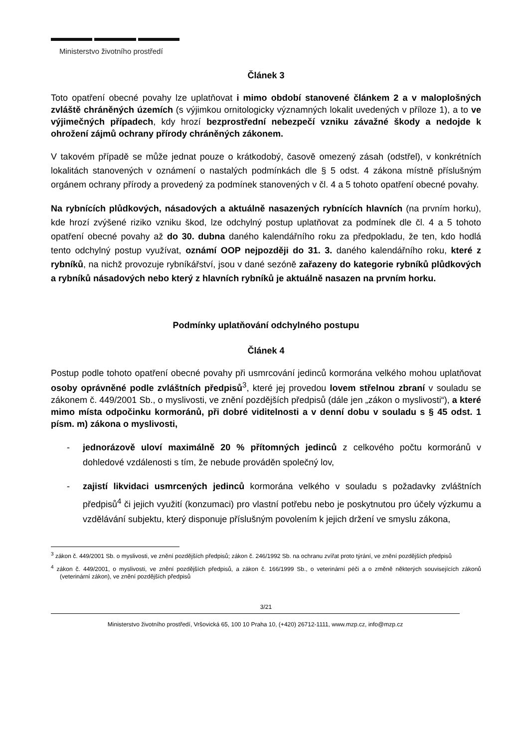Ministerstvo životního prostředí
Článek 3
Toto opatření obecné povahy lze uplatňovat i mimo období stanovené článkem 2 a v maloplošných zvláště chráněných územích (s výjimkou ornitologicky významných lokalit uvedených v příloze 1), a to ve výjimečných případech, kdy hrozí bezprostřední nebezpečí vzniku závažné škody a nedojde k ohrožení zájmů ochrany přírody chráněných zákonem.
V takovém případě se může jednat pouze o krátkodobý, časově omezený zásah (odstřel), v konkrétních lokalitách stanovených v oznámení o nastalých podmínkách dle § 5 odst. 4 zákona místně příslušným orgánem ochrany přírody a provedený za podmínek stanovených v čl. 4 a 5 tohoto opatření obecné povahy.
Na rybnících plůdkových, násadových a aktuálně nasazených rybnících hlavních (na prvním horku), kde hrozí zvýšené riziko vzniku škod, lze odchylný postup uplatňovat za podmínek dle čl. 4 a 5 tohoto opatření obecné povahy až do 30. dubna daného kalendářního roku za předpokladu, že ten, kdo hodlá tento odchylný postup využívat, oznámí OOP nejpozději do 31. 3. daného kalendářního roku, které z rybníků, na nichž provozuje rybníkářství, jsou v dané sezóně zařazeny do kategorie rybníků plůdkových a rybníků násadových nebo který z hlavních rybníků je aktuálně nasazen na prvním horku.
Podmínky uplatňování odchylného postupu
Článek 4
Postup podle tohoto opatření obecné povahy při usmrcování jedinců kormorána velkého mohou uplatňovat osoby oprávněné podle zvláštních předpisů<sup>3</sup>, které jej provedou lovem střelnou zbraní v souladu se zákonem č. 449/2001 Sb., o myslivosti, ve znění pozdějších předpisů (dále jen „zákon o myslivosti“), a které mimo místa odpočinku kormoránů, při dobré viditelnosti a v denní dobu v souladu s § 45 odst. 1 písm. m) zákona o myslivosti,
- jednorázově uloví maximálně 20 % přítomných jedinců z celkového počtu kormoránů v dohledové vzdálenosti s tím, že nebude prováděn společný lov,
- zajistí likvidaci usmrcených jedinců kormorána velkého v souladu s požadavky zvláštních předpisů<sup>4</sup> či jejich využití (konzumaci) pro vlastní potřebu nebo je poskytnutou pro účely výzkumu a vzdělávání subjektu, který disponuje příslušným povolením k jejich držení ve smyslu zákona,
<sup>3</sup> zákon č. 449/2001 Sb. o myslivosti, ve znění pozdějších předpisů; zákon č. 246/1992 Sb. na ochranu zvířat proto týrání, ve znění pozdějších předpisů
<sup>4</sup> zákon č. 449/2001, o myslivosti, ve znění pozdějších předpisů, a zákon č. 166/1999 Sb., o veterinární péči a o změně některých souvisejících zákonů (veterinární zákon), ve znění pozdějších předpisů
3/21
Ministerstvo životního prostředí, Vršovická 65, 100 10 Praha 10, (+420) 26712-1111, www.mzp.cz, info@mzp.cz